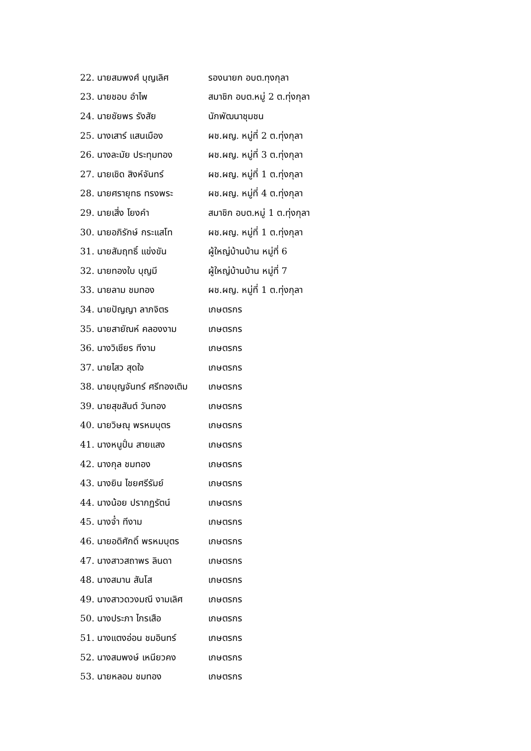22. นายสมพงศ์ บุญเลิศ รองนายก อบต.ทุงกุลา
23. นายชอบ อำไพ สมาชิก อบต.หมู่ 2 ต.ทุ่งกุลา
24. นายชัยพร รังสัย นักพัฒนาชุมชน
25. นางเสาร์ แสนเมือง ผช.ผญ. หมู่ที่ 2 ต.ทุ่งกุลา
26. นางละมัย ประทุมทอง ผช.ผญ. หมู่ที่ 3 ต.ทุ่งกุลา
27. นายเชิด สิงห์จันทร์ ผช.ผญ. หมู่ที่ 1 ต.ทุ่งกุลา
28. นายศรายุทธ ทรงพระ ผช.ผญ. หมู่ที่ 4 ต.ทุ่งกุลา
29. นายเสี่ง โยงคำ สมาชิก อบต.หมู่ 1 ต.ทุ่งกุลา
30. นายอภิรักษ์ กระแสโท ผช.ผญ. หมู่ที่ 1 ต.ทุ่งกุลา
31. นายสัมฤทธิ์ แข่งขัน ผู้ใหญ่บ้านบ้าน หมู่ที่ 6
32. นายทองใบ บุญมี ผู้ใหญ่บ้านบ้าน หมู่ที่ 7
33. นายลาม ชมทอง ผช.ผญ. หมู่ที่ 1 ต.ทุ่งกุลา
34. นายปัญญา ลาภจิตร เกษตรกร
35. นายสายัณห์ คลองงาม เกษตรกร
36. นางวิเชียร ทีงาม เกษตรกร
37. นายไสว สุดใจ เกษตรกร
38. นายบุญจันทร์ ศรีทองเติม เกษตรกร
39. นายสุขสันต์ วันทอง เกษตรกร
40. นายวิษณุ พรหมบุตร เกษตรกร
41. นางหนูปั่น สายแสง เกษตรกร
42. นางกุล ชมทอง เกษตรกร
43. นางยิน ไชยศรีรัมย์ เกษตรกร
44. นางน้อย ปรากฏรัตน์ เกษตรกร
45. นางจ๋ำ ทีงาม เกษตรกร
46. นายอดิศักดิ์ พรหมบุตร เกษตรกร
47. นางสาวสถาพร ลินดา เกษตรกร
48. นางสมาน สันโส เกษตรกร
49. นางสาวดวงมณี งามเลิศ เกษตรกร
50. นางประภา ไกรเสือ เกษตรกร
51. นางแตงอ่อน ชมอินทร์ เกษตรกร
52. นางสมพงษ์ เหนียวคง เกษตรกร
53. นายหลอม ชมทอง เกษตรกร